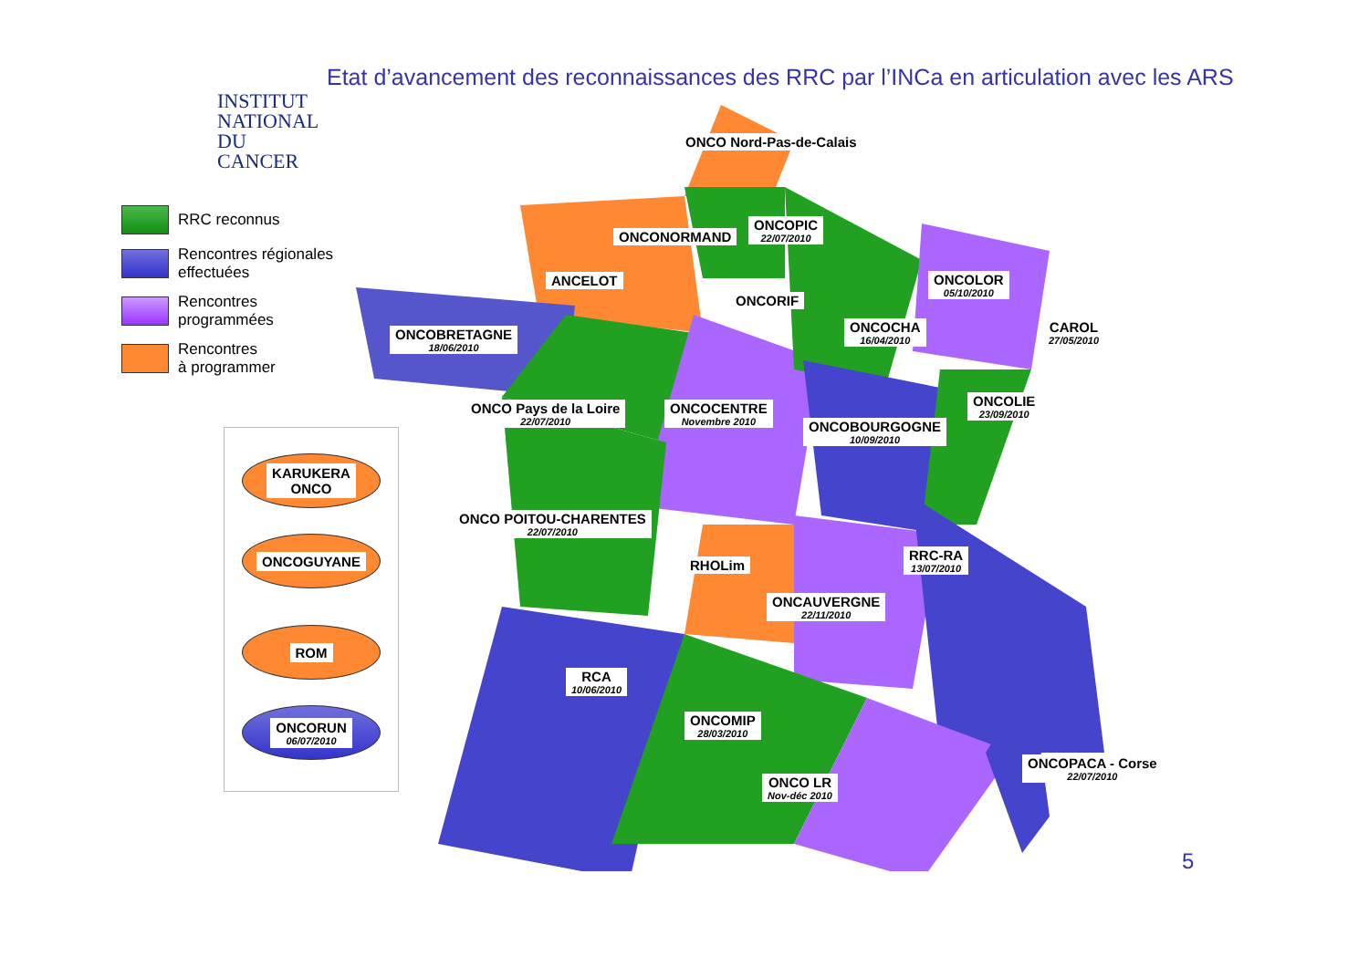INSTITUT
NATIONAL
DU CANCER
Etat d’avancement des reconnaissances des RRC par l’INCa en articulation avec les ARS
RRC reconnus
Rencontres régionales
effectuées
Rencontres
programmées
Rencontres
à programmer
KARUKERA
ONCO
ONCOGUYANE
ROM
ONCORUN
06/07/2010
ONCO Nord-Pas-de-Calais
ONCONORMAND
ONCOPIC
22/07/2010
ANCELOT
ONCORIF
ONCOLOR
05/10/2010
ONCOBRETAGNE
18/06/2010
ONCOCHA
16/04/2010
CAROL
27/05/2010
ONCO Pays de la Loire
22/07/2010
ONCOCENTRE
Novembre 2010
ONCOLIE
23/09/2010
ONCOBOURGOGNE
10/09/2010
ONCO POITOU-CHARENTES
22/07/2010
RHOLim
RRC-RA
13/07/2010
ONCAUVERGNE
22/11/2010
RCA
10/06/2010
ONCOMIP
28/03/2010
ONCO LR
Nov-déc 2010
ONCOPACA - Corse
22/07/2010
5